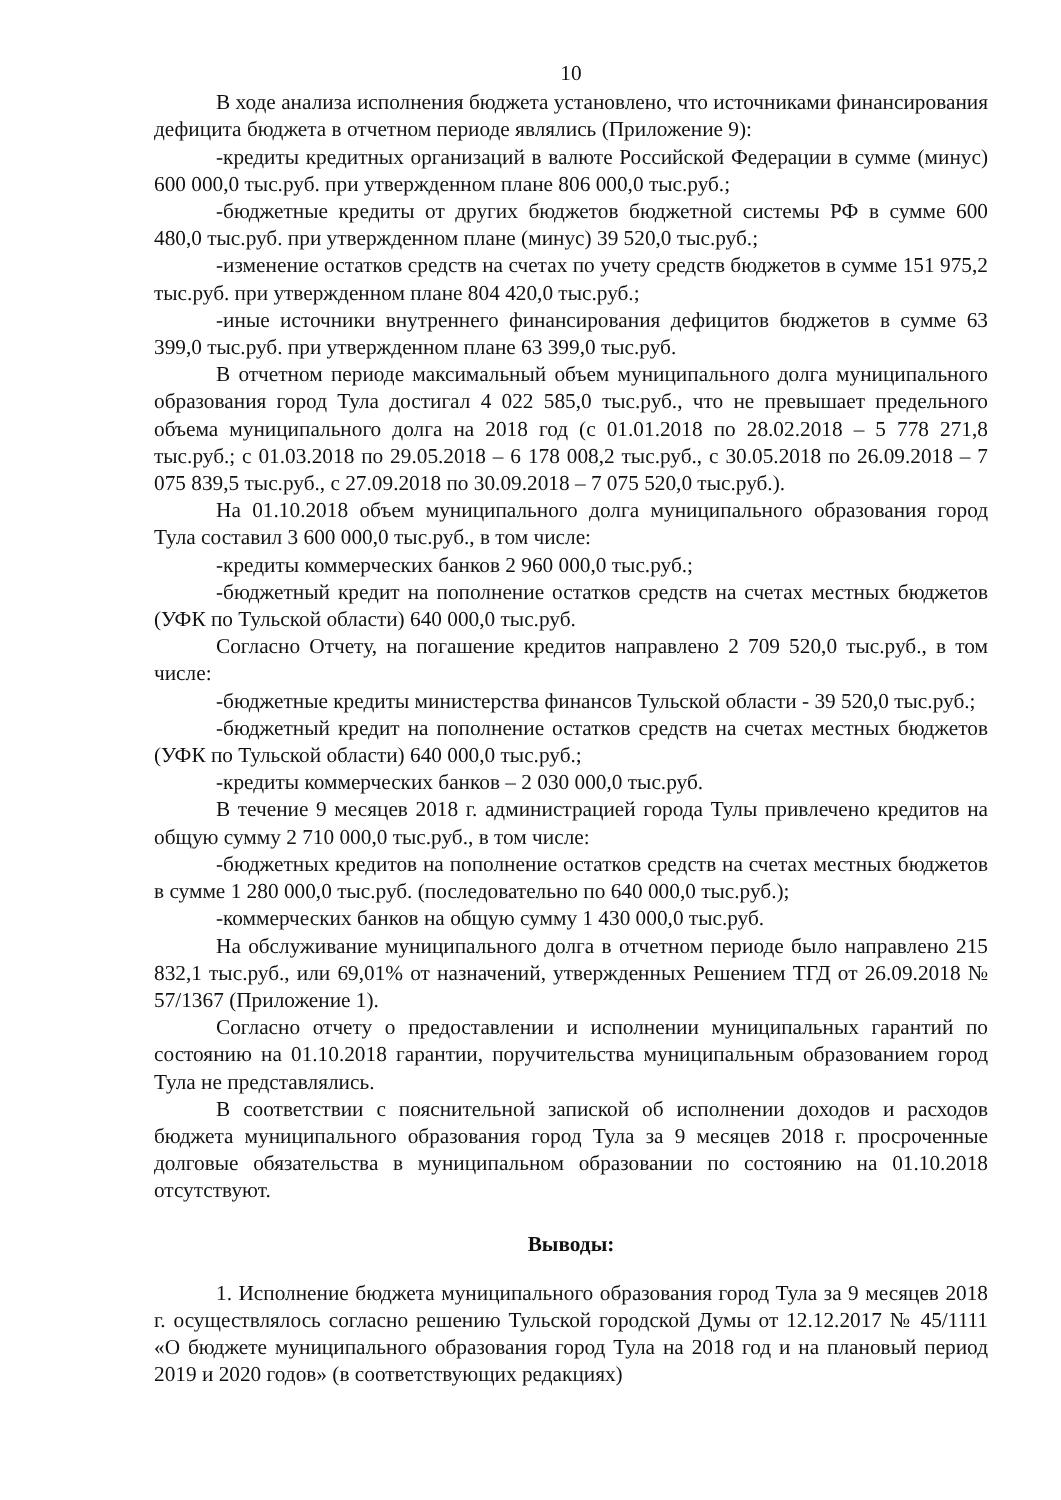10
В ходе анализа исполнения бюджета установлено, что источниками финансирования дефицита бюджета в отчетном периоде являлись (Приложение 9):
-кредиты кредитных организаций в валюте Российской Федерации в сумме (минус) 600 000,0 тыс.руб. при утвержденном плане 806 000,0 тыс.руб.;
-бюджетные кредиты от других бюджетов бюджетной системы РФ в сумме 600 480,0 тыс.руб. при утвержденном плане (минус) 39 520,0 тыс.руб.;
-изменение остатков средств на счетах по учету средств бюджетов в сумме 151 975,2 тыс.руб. при утвержденном плане 804 420,0 тыс.руб.;
-иные источники внутреннего финансирования дефицитов бюджетов в сумме 63 399,0 тыс.руб. при утвержденном плане 63 399,0 тыс.руб.
В отчетном периоде максимальный объем муниципального долга муниципального образования город Тула достигал 4 022 585,0 тыс.руб., что не превышает предельного объема муниципального долга на 2018 год (с 01.01.2018 по 28.02.2018 – 5 778 271,8 тыс.руб.; с 01.03.2018 по 29.05.2018 – 6 178 008,2 тыс.руб., с 30.05.2018 по 26.09.2018 – 7 075 839,5 тыс.руб., с 27.09.2018 по 30.09.2018 – 7 075 520,0 тыс.руб.).
На 01.10.2018 объем муниципального долга муниципального образования город Тула составил 3 600 000,0 тыс.руб., в том числе:
-кредиты коммерческих банков 2 960 000,0 тыс.руб.;
-бюджетный кредит на пополнение остатков средств на счетах местных бюджетов (УФК по Тульской области) 640 000,0 тыс.руб.
Согласно Отчету, на погашение кредитов направлено 2 709 520,0 тыс.руб., в том числе:
-бюджетные кредиты министерства финансов Тульской области - 39 520,0 тыс.руб.;
-бюджетный кредит на пополнение остатков средств на счетах местных бюджетов (УФК по Тульской области) 640 000,0 тыс.руб.;
-кредиты коммерческих банков – 2 030 000,0 тыс.руб.
В течение 9 месяцев 2018 г. администрацией города Тулы привлечено кредитов на общую сумму 2 710 000,0 тыс.руб., в том числе:
-бюджетных кредитов на пополнение остатков средств на счетах местных бюджетов в сумме 1 280 000,0 тыс.руб. (последовательно по 640 000,0 тыс.руб.);
-коммерческих банков на общую сумму 1 430 000,0 тыс.руб.
На обслуживание муниципального долга в отчетном периоде было направлено 215 832,1 тыс.руб., или 69,01% от назначений, утвержденных Решением ТГД от 26.09.2018 № 57/1367 (Приложение 1).
Согласно отчету о предоставлении и исполнении муниципальных гарантий по состоянию на 01.10.2018 гарантии, поручительства муниципальным образованием город Тула не представлялись.
В соответствии с пояснительной запиской об исполнении доходов и расходов бюджета муниципального образования город Тула за 9 месяцев 2018 г. просроченные долговые обязательства в муниципальном образовании по состоянию на 01.10.2018 отсутствуют.
Выводы:
1. Исполнение бюджета муниципального образования город Тула за 9 месяцев 2018 г. осуществлялось согласно решению Тульской городской Думы от 12.12.2017 № 45/1111 «О бюджете муниципального образования город Тула на 2018 год и на плановый период 2019 и 2020 годов» (в соответствующих редакциях)